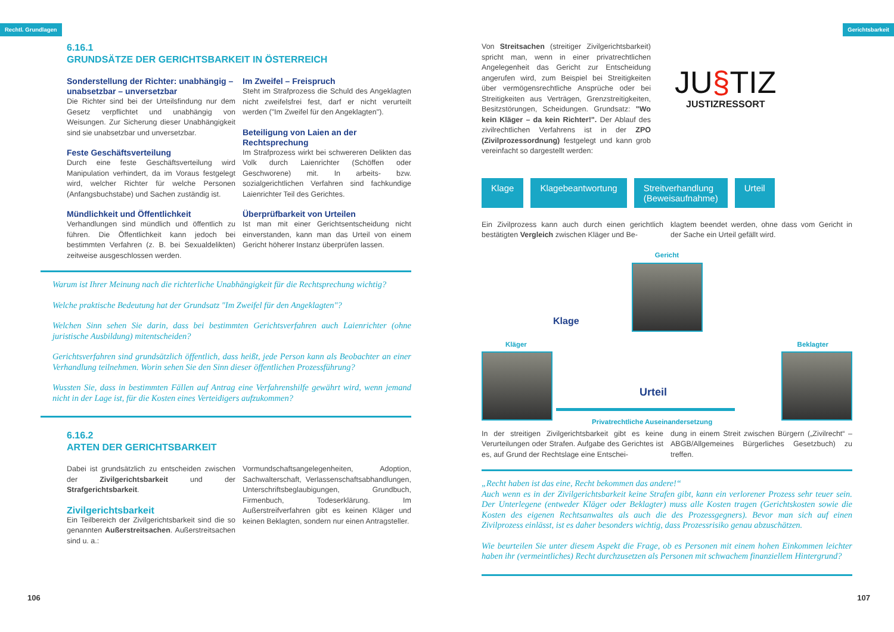Rechtl. Grundlagen Gerichtsbarkeit
6.16.1
GRUNDSÄTZE DER GERICHTSBARKEIT IN ÖSTERREICH
Sonderstellung der Richter: unabhängig – unabsetzbar – unversetzbar
Die Richter sind bei der Urteilsfindung nur dem Gesetz verpflichtet und unabhängig von Weisungen. Zur Sicherung dieser Unabhängigkeit sind sie unabsetzbar und unversetzbar.
Feste Geschäftsverteilung
Durch eine feste Geschäftsverteilung wird Manipulation verhindert, da im Voraus festgelegt wird, welcher Richter für welche Personen (Anfangsbuchstabe) und Sachen zuständig ist.
Mündlichkeit und Öffentlichkeit
Verhandlungen sind mündlich und öffentlich zu führen. Die Öffentlichkeit kann jedoch bei bestimmten Verfahren (z. B. bei Sexualdelikten) zeitweise ausgeschlossen werden.
Im Zweifel – Freispruch
Steht im Strafprozess die Schuld des Angeklagten nicht zweifelsfrei fest, darf er nicht verurteilt werden ("Im Zweifel für den Angeklagten").
Beteiligung von Laien an der Rechtsprechung
Im Strafprozess wirkt bei schwereren Delikten das Volk durch Laienrichter (Schöffen oder Geschworene) mit. In arbeits- bzw. sozialgerichtlichen Verfahren sind fachkundige Laienrichter Teil des Gerichtes.
Überprüfbarkeit von Urteilen
Ist man mit einer Gerichtsentscheidung nicht einverstanden, kann man das Urteil von einem Gericht höherer Instanz überprüfen lassen.
Warum ist Ihrer Meinung nach die richterliche Unabhängigkeit für die Rechtsprechung wichtig?
Welche praktische Bedeutung hat der Grundsatz "Im Zweifel für den Angeklagten"?
Welchen Sinn sehen Sie darin, dass bei bestimmten Gerichtsverfahren auch Laienrichter (ohne juristische Ausbildung) mitentscheiden?
Gerichtsverfahren sind grundsätzlich öffentlich, dass heißt, jede Person kann als Beobachter an einer Verhandlung teilnehmen. Worin sehen Sie den Sinn dieser öffentlichen Prozessführung?
Wussten Sie, dass in bestimmten Fällen auf Antrag eine Verfahrenshilfe gewährt wird, wenn jemand nicht in der Lage ist, für die Kosten eines Verteidigers aufzukommen?
6.16.2
ARTEN DER GERICHTSBARKEIT
Dabei ist grundsätzlich zu entscheiden zwischen der Zivilgerichtsbarkeit und der Strafgerichtsbarkeit.
Zivilgerichtsbarkeit
Ein Teilbereich der Zivilgerichtsbarkeit sind die so genannten Außerstreitsachen. Außerstreitsachen sind u. a.:
Vormundschaftsangelegenheiten, Adoption, Sachwalterschaft, Verlassenschaftsabhandlungen, Unterschriftsbeglaubigungen, Grundbuch, Firmenbuch, Todeserklärung. Im Außerstreifverfahren gibt es keinen Kläger und keinen Beklagten, sondern nur einen Antragsteller.
106
Von Streitsachen (streitiger Zivilgerichtsbarkeit) spricht man, wenn in einer privatrechtlichen Angelegenheit das Gericht zur Entscheidung angerufen wird, zum Beispiel bei Streitigkeiten über vermögensrechtliche Ansprüche oder bei Streitigkeiten aus Verträgen, Grenzstreitigkeiten, Besitzstörungen, Scheidungen. Grundsatz: "Wo kein Kläger – da kein Richter!". Der Ablauf des zivilrechtlichen Verfahrens ist in der ZPO (Zivilprozessordnung) festgelegt und kann grob vereinfacht so dargestellt werden:
JU§TIZ
JUSTIZRESSORT
Klage Klagebeantwortung Streitverhandlung
(Beweisaufnahme)
Urteil
Ein Zivilprozess kann auch durch einen gerichtlich bestätigten Vergleich zwischen Kläger und Be-
klagtem beendet werden, ohne dass vom Gericht in der Sache ein Urteil gefällt wird.
Gericht
Kläger
Klage
Urteil
Privatrechtliche Auseinandersetzung
Beklagter
In der streitigen Zivilgerichtsbarkeit gibt es keine Verurteilungen oder Strafen. Aufgabe des Gerichtes ist es, auf Grund der Rechtslage eine Entschei-
dung in einem Streit zwischen Bürgern („Zivilrecht“ – ABGB/Allgemeines Bürgerliches Gesetzbuch) zu treffen.
„Recht haben ist das eine, Recht bekommen das andere!“
Auch wenn es in der Zivilgerichtsbarkeit keine Strafen gibt, kann ein verlorener Prozess sehr teuer sein. Der Unterlegene (entweder Kläger oder Beklagter) muss alle Kosten tragen (Gerichtskosten sowie die Kosten des eigenen Rechtsanwaltes als auch die des Prozessgegners). Bevor man sich auf einen Zivilprozess einlässt, ist es daher besonders wichtig, dass Prozessrisiko genau abzuschätzen.
Wie beurteilen Sie unter diesem Aspekt die Frage, ob es Personen mit einem hohen Einkommen leichter haben ihr (vermeintliches) Recht durchzusetzen als Personen mit schwachem finanziellem Hintergrund?
107